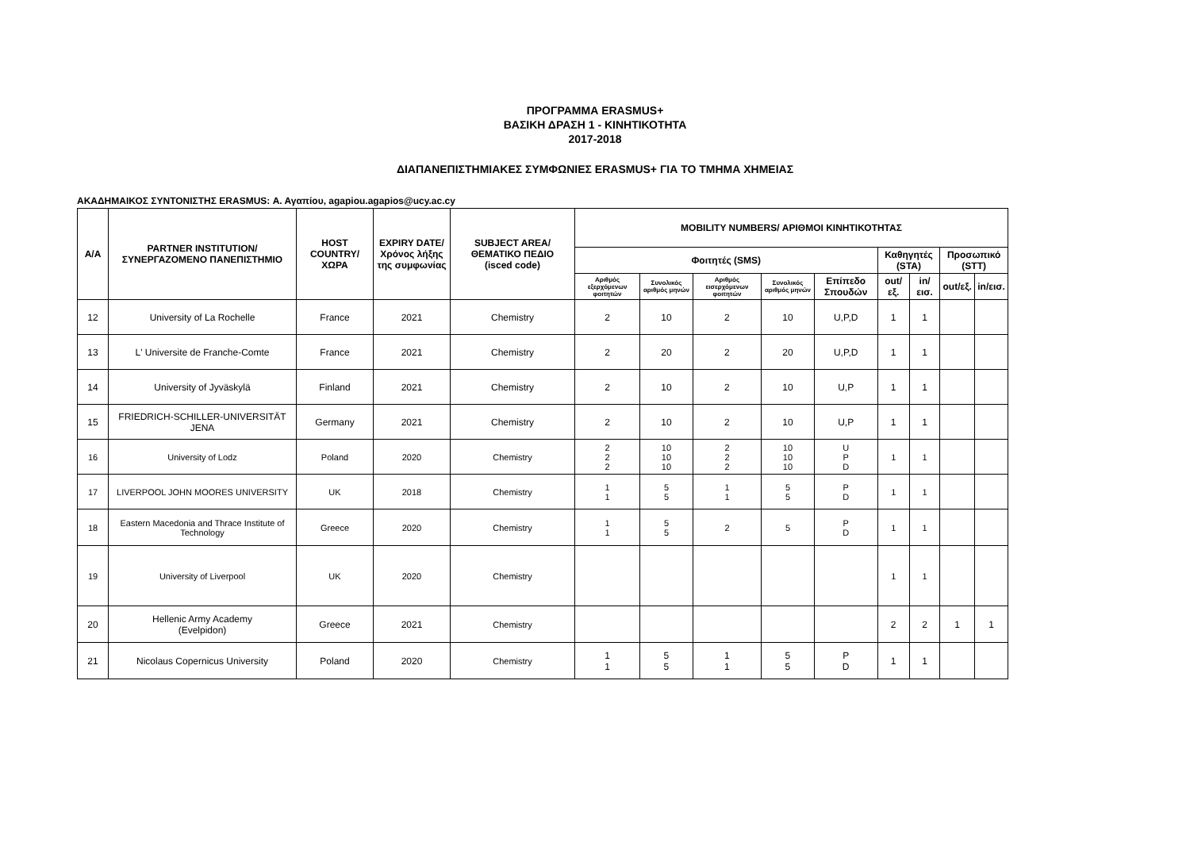ΠΡΟΓΡΑΜΜΑ ERASMUS+
ΒΑΣΙΚΗ ΔΡΑΣΗ 1 - ΚΙΝΗΤΙΚΟΤΗΤΑ
2017-2018
ΔΙΑΠΑΝΕΠΙΣΤΗΜΙΑΚΕΣ ΣΥΜΦΩΝΙΕΣ ERASMUS+ ΓΙΑ ΤΟ ΤΜΗΜΑ ΧΗΜΕΙΑΣ
ΑΚΑΔΗΜΑΙΚΟΣ ΣΥΝΤΟΝΙΣΤΗΣ ERASMUS: Α. Αγαπίου, agapiou.agapios@ucy.ac.cy
| Α/Α | PARTNER INSTITUTION/ ΣΥΝΕΡΓΑΖΟΜΕΝΟ ΠΑΝΕΠΙΣΤΗΜΙΟ | HOST COUNTRY/ ΧΩΡΑ | EXPIRY DATE/ Χρόνος λήξης της συμφωνίας | SUBJECT AREA/ ΘΕΜΑΤΙΚΟ ΠΕΔΙΟ (isced code) | MOBILITY NUMBERS/ ΑΡΙΘΜΟΙ ΚΙΝΗΤΙΚΟΤΗΤΑΣ | | | | | | | | |
| --- | --- | --- | --- | --- | --- | --- | --- | --- | --- | --- | --- | --- | --- |
| | | | | | Φοιτητές (SMS) | | | | | Καθηγητές (STA) | | Προσωπικό (STT) | |
| | | | | | Αριθμός εξερχόμενων φοιτητών | Συνολικός αριθμός μηνών | Αριθμός εισερχόμενων φοιτητών | Συνολικός αριθμός μηνών | Επίπεδο Σπουδών | out/εξ. | in/εισ. | out/εξ. | in/εισ. |
| 12 | University of La Rochelle | France | 2021 | Chemistry | 2 | 10 | 2 | 10 | U,P,D | 1 | 1 | | |
| 13 | L' Universite de Franche-Comte | France | 2021 | Chemistry | 2 | 20 | 2 | 20 | U,P,D | 1 | 1 | | |
| 14 | University of Jyväskylä | Finland | 2021 | Chemistry | 2 | 10 | 2 | 10 | U,P | 1 | 1 | | |
| 15 | FRIEDRICH-SCHILLER-UNIVERSITÄT JENA | Germany | 2021 | Chemistry | 2 | 10 | 2 | 10 | U,P | 1 | 1 | | |
| 16 | University of Lodz | Poland | 2020 | Chemistry | 2 2 2 | 10 10 10 | 2 2 2 | 10 10 10 | U P D | 1 | 1 | | |
| 17 | LIVERPOOL JOHN MOORES UNIVERSITY | UK | 2018 | Chemistry | 1 1 | 5 5 | 1 1 | 5 5 | P D | 1 | 1 | | |
| 18 | Eastern Macedonia and Thrace Institute of Technology | Greece | 2020 | Chemistry | 1 1 | 5 5 | 2 | 5 | P D | 1 | 1 | | |
| 19 | University of Liverpool | UK | 2020 | Chemistry | | | | | | 1 | 1 | | |
| 20 | Hellenic Army Academy (Evelpidon) | Greece | 2021 | Chemistry | | | | | | 2 | 2 | 1 | 1 |
| 21 | Nicolaus Copernicus University | Poland | 2020 | Chemistry | 1 1 | 5 5 | 1 1 | 5 5 | P D | 1 | 1 | | |